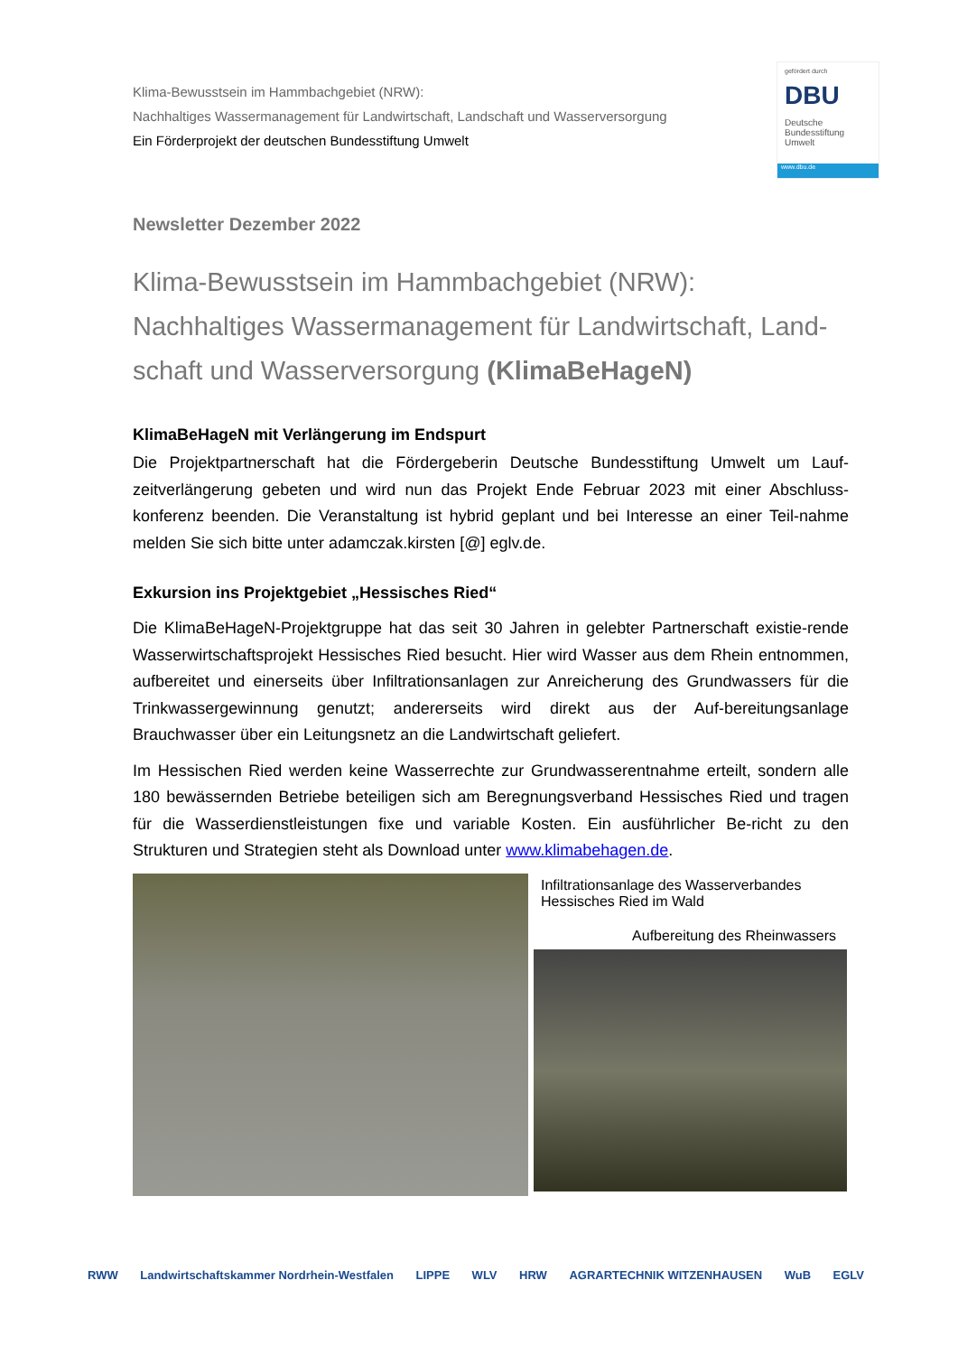Klima-Bewusstsein im Hammbachgebiet (NRW):
Nachhaltiges Wassermanagement für Landwirtschaft, Landschaft und Wasserversorgung
Ein Förderprojekt der deutschen Bundesstiftung Umwelt
gefördert durch
DBU
Deutsche Bundesstiftung Umwelt
www.dbu.de
Newsletter Dezember 2022
Klima-Bewusstsein im Hammbachgebiet (NRW):
Nachhaltiges Wassermanagement für Landwirtschaft, Land-schaft und Wasserversorgung (KlimaBeHageN)
KlimaBeHageN mit Verlängerung im Endspurt
Die Projektpartnerschaft hat die Fördergeberin Deutsche Bundesstiftung Umwelt um Lauf-zeitverlängerung gebeten und wird nun das Projekt Ende Februar 2023 mit einer Abschluss-konferenz beenden. Die Veranstaltung ist hybrid geplant und bei Interesse an einer Teil-nahme melden Sie sich bitte unter adamczak.kirsten [@] eglv.de.
Exkursion ins Projektgebiet „Hessisches Ried“
Die KlimaBeHageN-Projektgruppe hat das seit 30 Jahren in gelebter Partnerschaft existie-rende Wasserwirtschaftsprojekt Hessisches Ried besucht. Hier wird Wasser aus dem Rhein entnommen, aufbereitet und einerseits über Infiltrationsanlagen zur Anreicherung des Grundwassers für die Trinkwassergewinnung genutzt; andererseits wird direkt aus der Auf-bereitungsanlage Brauchwasser über ein Leitungsnetz an die Landwirtschaft geliefert.
Im Hessischen Ried werden keine Wasserrechte zur Grundwasserentnahme erteilt, sondern alle 180 bewässernden Betriebe beteiligen sich am Beregnungsverband Hessisches Ried und tragen für die Wasserdienstleistungen fixe und variable Kosten. Ein ausführlicher Be-richt zu den Strukturen und Strategien steht als Download unter www.klimabehagen.de.
Infiltrationsanlage des Wasserverbandes Hessisches Ried im Wald
Aufbereitung des Rheinwassers
RWW Landwirtschaftskammer Nordrhein-Westfalen LIPPE WLV HRW AGRARTECHNIK WITZENHAUSEN WuB EGLV